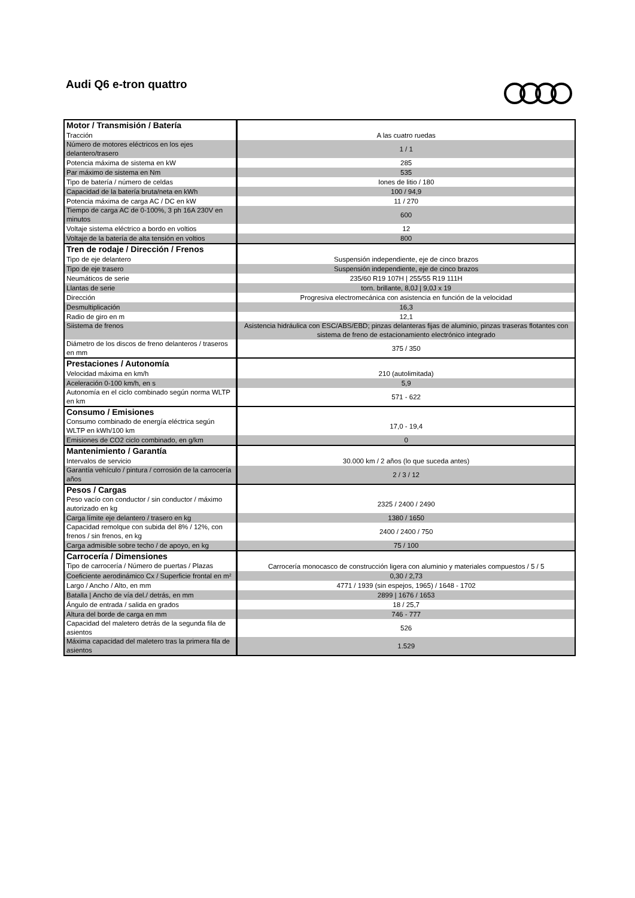Audi Q6 e-tron quattro
| Motor / Transmisión / Batería | |
| Tracción | A las cuatro ruedas |
| Número de motores eléctricos en los ejes delantero/trasero | 1 / 1 |
| Potencia máxima de sistema en kW | 285 |
| Par máximo de sistema en Nm | 535 |
| Tipo de batería / número de celdas | Iones de litio / 180 |
| Capacidad de la batería bruta/neta en kWh | 100 / 94,9 |
| Potencia máxima de carga AC / DC en kW | 11 / 270 |
| Tiempo de carga AC de 0-100%, 3 ph 16A 230V en minutos | 600 |
| Voltaje sistema eléctrico a bordo en voltios | 12 |
| Voltaje de la batería de alta tensión en voltios | 800 |
| Tren de rodaje / Dirección / Frenos | |
| Tipo de eje delantero | Suspensión independiente, eje de cinco brazos |
| Tipo de eje trasero | Suspensión independiente, eje de cinco brazos |
| Neumáticos de serie | 235/60 R19 107H / 255/55 R19 111H |
| Llantas de serie | torn. brillante, 8,0J / 9,0J x 19 |
| Dirección | Progresiva electromecánica con asistencia en función de la velocidad |
| Desmultiplicación | 16,3 |
| Radio de giro en m | 12,1 |
| Siistema de frenos | Asistencia hidráulica con ESC/ABS/EBD; pinzas delanteras fijas de aluminio, pinzas traseras flotantes con sistema de freno de estacionamiento electrónico integrado |
| Diámetro de los discos de freno delanteros / traseros en mm | 375 / 350 |
| Prestaciones / Autonomía | |
| Velocidad máxima en km/h | 210 (autolimitada) |
| Aceleración 0-100 km/h, en s | 5,9 |
| Autonomía en el ciclo combinado según norma WLTP en km | 571 - 622 |
| Consumo / Emisiones | |
| Consumo combinado de energía eléctrica según WLTP en kWh/100 km | 17,0 - 19,4 |
| Emisiones de CO2 ciclo combinado, en g/km | 0 |
| Mantenimiento / Garantía | |
| Intervalos de servicio | 30.000 km / 2 años (lo que suceda antes) |
| Garantía vehículo / pintura / corrosión de la carrocería años | 2 / 3 / 12 |
| Pesos / Cargas | |
| Peso vacío con conductor / sin conductor / máximo autorizado en kg | 2325 / 2400 / 2490 |
| Carga límite eje delantero / trasero en kg | 1380 / 1650 |
| Capacidad remolque con subida del 8% / 12%, con frenos / sin frenos, en kg | 2400 / 2400 / 750 |
| Carga admisible sobre techo / de apoyo, en kg | 75 / 100 |
| Carrocería / Dimensiones | |
| Tipo de carrocería / Número de puertas / Plazas | Carrocería monocasco de construcción ligera con aluminio y materiales compuestos / 5 / 5 |
| Coeficiente aerodinámico Cx / Superficie frontal en m² | 0,30 / 2,73 |
| Largo / Ancho / Alto, en mm | 4771 / 1939 (sin espejos, 1965) / 1648 - 1702 |
| Batalla / Ancho de vía del./ detrás, en mm | 2899 / 1676 / 1653 |
| Ángulo de entrada / salida en grados | 18 / 25,7 |
| Altura del borde de carga en mm | 746 - 777 |
| Capacidad del maletero detrás de la segunda fila de asientos | 526 |
| Máxima capacidad del maletero tras la primera fila de asientos | 1.529 |